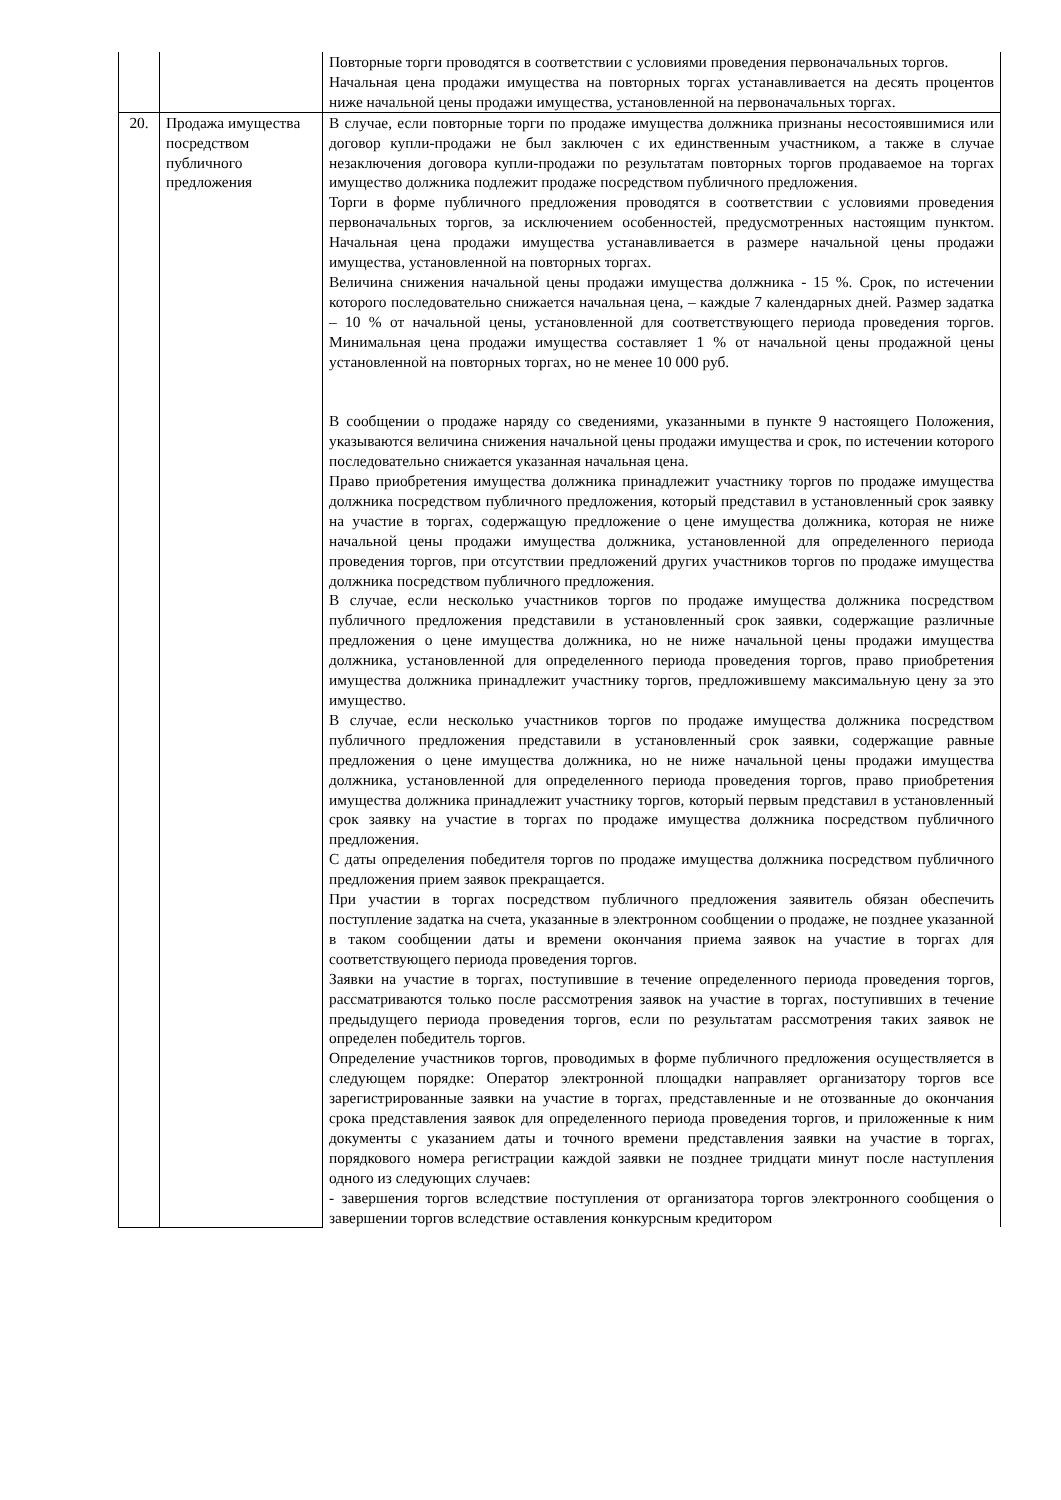| | | Повторные торги проводятся в соответствии с условиями проведения первоначальных торгов. Начальная цена продажи имущества на повторных торгах устанавливается на десять процентов ниже начальной цены продажи имущества, установленной на первоначальных торгах. |
| 20. | Продажа имущества посредством публичного предложения | В случае, если повторные торги по продаже имущества должника признаны несостоявшимися или договор купли-продажи не был заключен с их единственным участником, а также в случае незаключения договора купли-продажи по результатам повторных торгов продаваемое на торгах имущество должника подлежит продаже посредством публичного предложения. Торги в форме публичного предложения проводятся в соответствии с условиями проведения первоначальных торгов, за исключением особенностей, предусмотренных настоящим пунктом. Начальная цена продажи имущества устанавливается в размере начальной цены продажи имущества, установленной на повторных торгах. Величина снижения начальной цены продажи имущества должника - 15 %. Срок, по истечении которого последовательно снижается начальная цена, – каждые 7 календарных дней. Размер задатка – 10 % от начальной цены, установленной для соответствующего периода проведения торгов. Минимальная цена продажи имущества составляет 1 % от начальной цены продажной цены установленной на повторных торгах, но не менее 10 000 руб. В сообщении о продаже наряду со сведениями, указанными в пункте 9 настоящего Положения, указываются величина снижения начальной цены продажи имущества и срок, по истечении которого последовательно снижается указанная начальная цена. Право приобретения имущества должника принадлежит участнику торгов по продаже имущества должника посредством публичного предложения, который представил в установленный срок заявку на участие в торгах, содержащую предложение о цене имущества должника, которая не ниже начальной цены продажи имущества должника, установленной для определенного периода проведения торгов, при отсутствии предложений других участников торгов по продаже имущества должника посредством публичного предложения. В случае, если несколько участников торгов по продаже имущества должника посредством публичного предложения представили в установленный срок заявки, содержащие различные предложения о цене имущества должника, но не ниже начальной цены продажи имущества должника, установленной для определенного периода проведения торгов, право приобретения имущества должника принадлежит участнику торгов, предложившему максимальную цену за это имущество. В случае, если несколько участников торгов по продаже имущества должника посредством публичного предложения представили в установленный срок заявки, содержащие равные предложения о цене имущества должника, но не ниже начальной цены продажи имущества должника, установленной для определенного периода проведения торгов, право приобретения имущества должника принадлежит участнику торгов, который первым представил в установленный срок заявку на участие в торгах по продаже имущества должника посредством публичного предложения. С даты определения победителя торгов по продаже имущества должника посредством публичного предложения прием заявок прекращается. При участии в торгах посредством публичного предложения заявитель обязан обеспечить поступление задатка на счета, указанные в электронном сообщении о продаже, не позднее указанной в таком сообщении даты и времени окончания приема заявок на участие в торгах для соответствующего периода проведения торгов. Заявки на участие в торгах, поступившие в течение определенного периода проведения торгов, рассматриваются только после рассмотрения заявок на участие в торгах, поступивших в течение предыдущего периода проведения торгов, если по результатам рассмотрения таких заявок не определен победитель торгов. Определение участников торгов, проводимых в форме публичного предложения осуществляется в следующем порядке: Оператор электронной площадки направляет организатору торгов все зарегистрированные заявки на участие в торгах, представленные и не отозванные до окончания срока представления заявок для определенного периода проведения торгов, и приложенные к ним документы с указанием даты и точного времени представления заявки на участие в торгах, порядкового номера регистрации каждой заявки не позднее тридцати минут после наступления одного из следующих случаев: - завершения торгов вследствие поступления от организатора торгов электронного сообщения о завершении торгов вследствие оставления конкурсным кредитором |